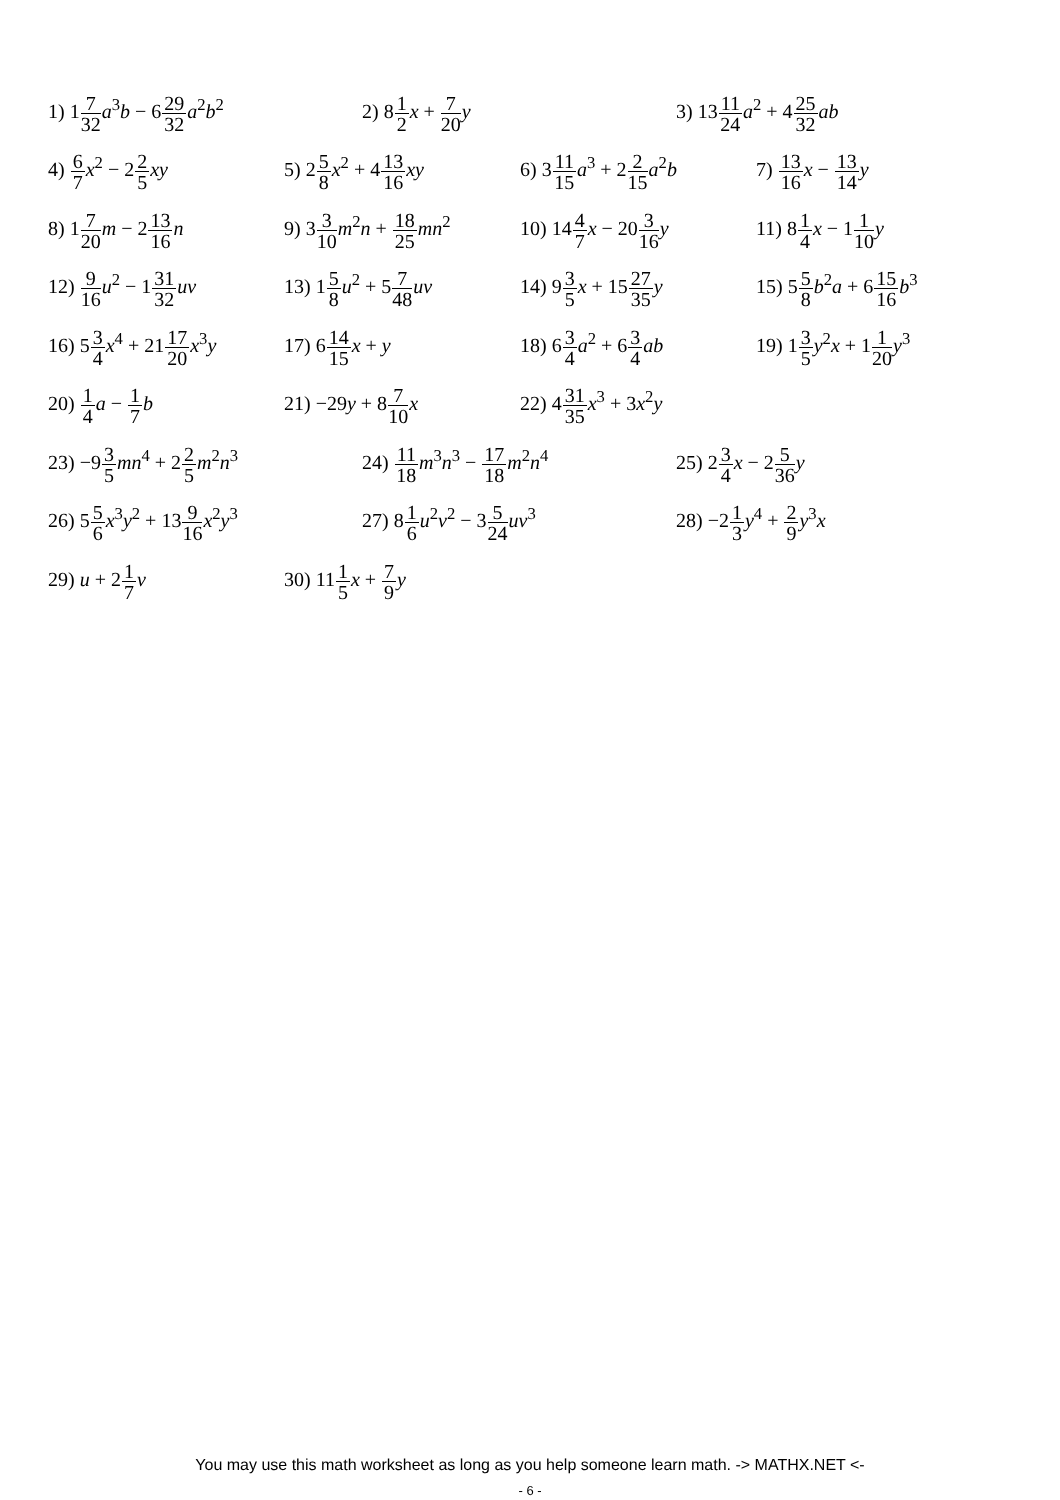1) 17 32 a<sup>3</sup>b − 629 32 a<sup>2</sup>b<sup>2</sup> 2) 81 2 x + 7 20 y 3) 1311 24 a<sup>2</sup> + 425 32 ab
4) 6 7 x<sup>2</sup> − 22 5 xy 5) 25 8 x<sup>2</sup> + 413 16 xy 6) 311 15 a<sup>3</sup> + 22 15 a<sup>2</sup>b 7) 13 16 x − 13 14 y
8) 17 20 m − 213 16 n 9) 33 10 m<sup>2</sup>n + 18 25 mn<sup>2</sup> 10) 144 7 x − 203 16 y 11) 81 4 x − 11 10 y
12) 9 16 u<sup>2</sup> − 131 32 uv 13) 15 8 u<sup>2</sup> + 57 48 uv 14) 93 5 x + 1527 35 y 15) 55 8 b<sup>2</sup>a + 615 16 b<sup>3</sup>
16) 53 4 x<sup>4</sup> + 2117 20 x<sup>3</sup>y 17) 614 15 x + y 18) 63 4 a<sup>2</sup> + 63 4 ab 19) 13 5 y<sup>2</sup>x + 11 20 y<sup>3</sup>
20) 1 4 a − 1 7 b 21) −29y + 87 10 x 22) 431 35 x<sup>3</sup> + 3x<sup>2</sup>y
23) −93 5 mn<sup>4</sup> + 22 5 m<sup>2</sup>n<sup>3</sup> 24) 11 18 m<sup>3</sup>n<sup>3</sup> − 17 18 m<sup>2</sup>n<sup>4</sup> 25) 23 4 x − 25 36 y
26) 55 6 x<sup>3</sup>y<sup>2</sup> + 139 16 x<sup>2</sup>y<sup>3</sup> 27) 81 6 u<sup>2</sup>v<sup>2</sup> − 35 24 uv<sup>3</sup> 28) −21 3 y<sup>4</sup> + 2 9 y<sup>3</sup>x
29) u + 21 7 v 30) 111 5 x + 7 9 y
You may use this math worksheet as long as you help someone learn math. -> MATHX.NET <-
- 6 -